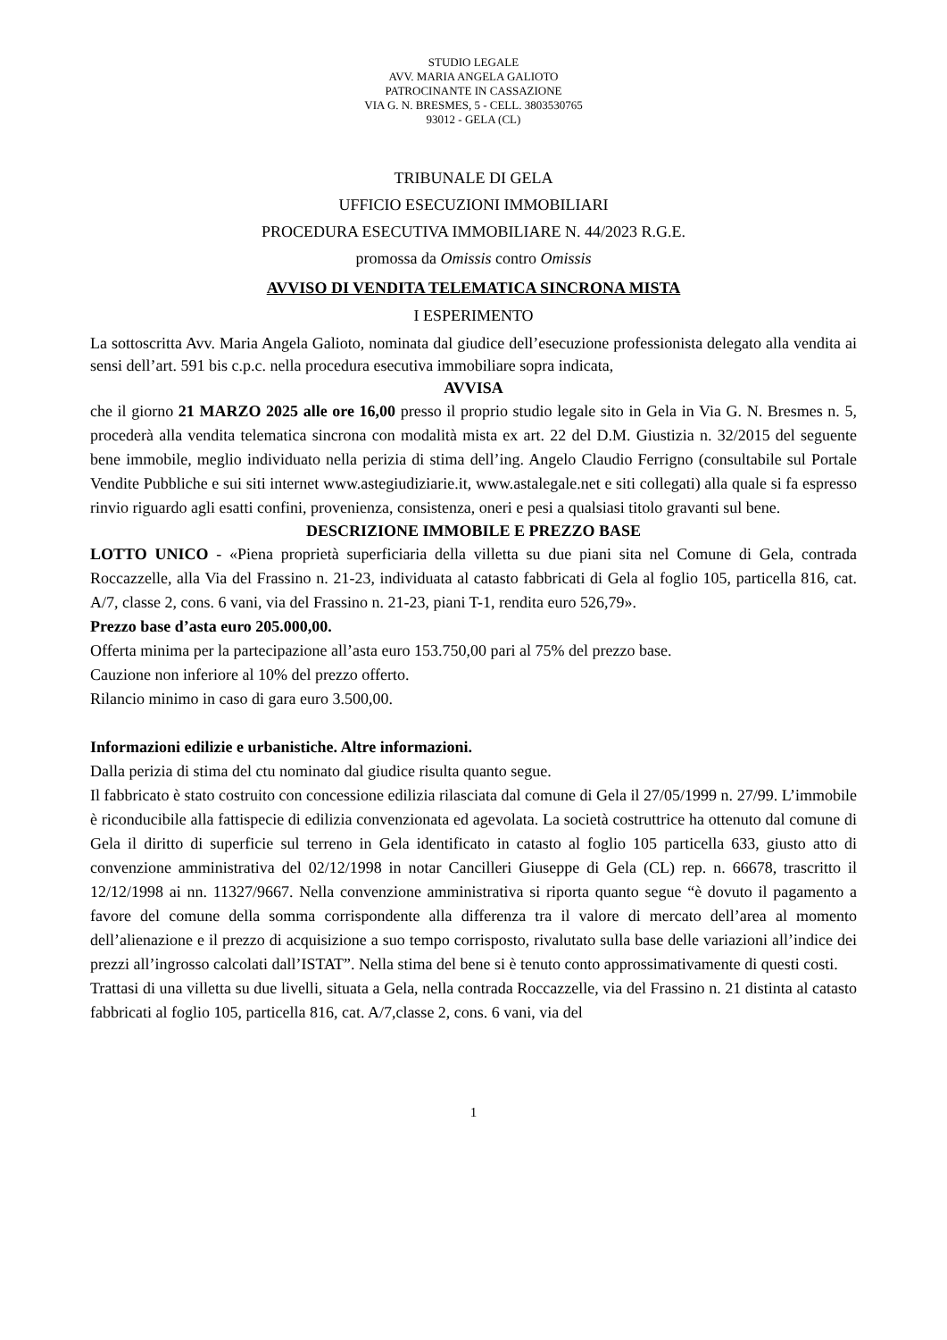STUDIO LEGALE
AVV. MARIA ANGELA GALIOTO
PATROCINANTE IN CASSAZIONE
VIA G. N. BRESMES, 5 - CELL. 3803530765
93012 - GELA (CL)
TRIBUNALE DI GELA
UFFICIO ESECUZIONI IMMOBILIARI
PROCEDURA ESECUTIVA IMMOBILIARE N. 44/2023 R.G.E.
promossa da Omissis contro Omissis
AVVISO DI VENDITA TELEMATICA SINCRONA MISTA
I ESPERIMENTO
La sottoscritta Avv. Maria Angela Galioto, nominata dal giudice dell’esecuzione professionista delegato alla vendita ai sensi dell’art. 591 bis c.p.c. nella procedura esecutiva immobiliare sopra indicata,
AVVISA
che il giorno 21 MARZO 2025 alle ore 16,00 presso il proprio studio legale sito in Gela in Via G. N. Bresmes n. 5, procederà alla vendita telematica sincrona con modalità mista ex art. 22 del D.M. Giustizia n. 32/2015 del seguente bene immobile, meglio individuato nella perizia di stima dell’ing. Angelo Claudio Ferrigno (consultabile sul Portale Vendite Pubbliche e sui siti internet www.astegiudiziarie.it, www.astalegale.net e siti collegati) alla quale si fa espresso rinvio riguardo agli esatti confini, provenienza, consistenza, oneri e pesi a qualsiasi titolo gravanti sul bene.
DESCRIZIONE IMMOBILE E PREZZO BASE
LOTTO UNICO - «Piena proprietà superficiaria della villetta su due piani sita nel Comune di Gela, contrada Roccazzelle, alla Via del Frassino n. 21-23, individuata al catasto fabbricati di Gela al foglio 105, particella 816, cat. A/7, classe 2, cons. 6 vani, via del Frassino n. 21-23, piani T-1, rendita euro 526,79».
Prezzo base d’asta euro 205.000,00.
Offerta minima per la partecipazione all’asta euro 153.750,00 pari al 75% del prezzo base.
Cauzione non inferiore al 10% del prezzo offerto.
Rilancio minimo in caso di gara euro 3.500,00.
Informazioni edilizie e urbanistiche. Altre informazioni.
Dalla perizia di stima del ctu nominato dal giudice risulta quanto segue.
Il fabbricato è stato costruito con concessione edilizia rilasciata dal comune di Gela il 27/05/1999 n. 27/99. L’immobile è riconducibile alla fattispecie di edilizia convenzionata ed agevolata. La società costruttrice ha ottenuto dal comune di Gela il diritto di superficie sul terreno in Gela identificato in catasto al foglio 105 particella 633, giusto atto di convenzione amministrativa del 02/12/1998 in notar Cancilleri Giuseppe di Gela (CL) rep. n. 66678, trascritto il 12/12/1998 ai nn. 11327/9667. Nella convenzione amministrativa si riporta quanto segue “è dovuto il pagamento a favore del comune della somma corrispondente alla differenza tra il valore di mercato dell’area al momento dell’alienazione e il prezzo di acquisizione a suo tempo corrisposto, rivalutato sulla base delle variazioni all’indice dei prezzi all’ingrosso calcolati dall’ISTAT”. Nella stima del bene si è tenuto conto approssimativamente di questi costi.
Trattasi di una villetta su due livelli, situata a Gela, nella contrada Roccazzelle, via del Frassino n. 21 distinta al catasto fabbricati al foglio 105, particella 816, cat. A/7,classe 2, cons. 6 vani, via del
1